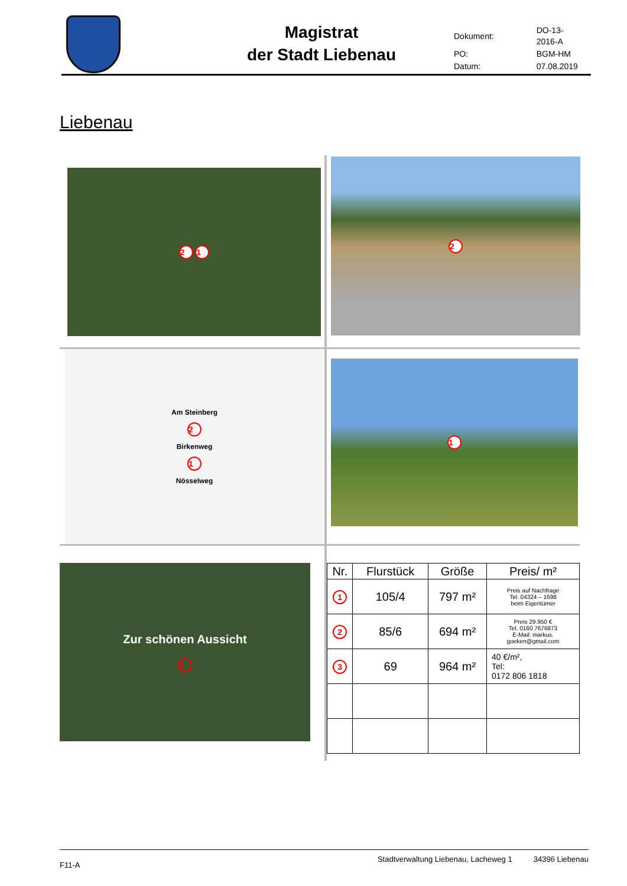Magistrat
der Stadt Liebenau
| Dokument: | DO-13-2016-A |
| PO: | BGM-HM |
| Datum: | 07.08.2019 |
Liebenau
2 1
2
Am Steinberg
2
Birkenweg
1
Nösselweg
1
Zur schönen Aussicht
3
| Nr. | Flurstück | Größe | Preis/ m² |
| --- | --- | --- | --- |
| 1 | 105/4 | 797 m² | Preis auf Nachfrage Tel. 04324 – 1698 beim Eigentümer |
| 2 | 85/6 | 694 m² | Preis 29.950 € Tel. 0160 7676873 E-Mail: markus. goeken@gmail.com |
| 3 | 69 | 964 m² | 40 €/m², Tel: 0172 806 1818 |
F11-A Stadtverwaltung Liebenau, Lacheweg 1 34396 Liebenau